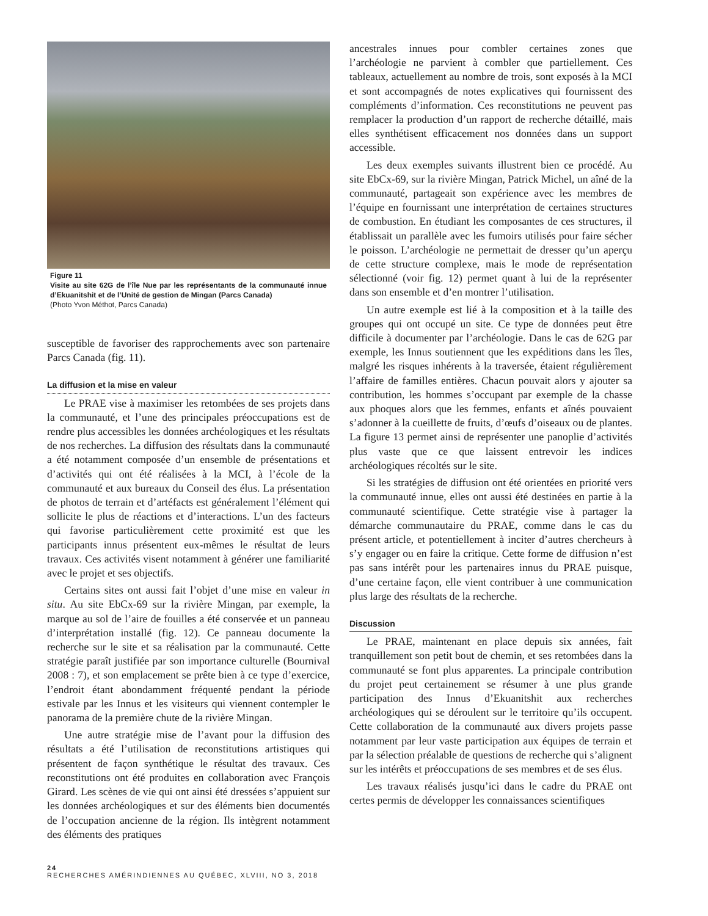Figure 11
Visite au site 62G de l’île Nue par les représentants de la communauté innue d’Ekuanitshit et de l’Unité de gestion de Mingan (Parcs Canada)
(Photo Yvon Méthot, Parcs Canada)
susceptible de favoriser des rapprochements avec son partenaire Parcs Canada (fig. 11).
La diffusion et la mise en valeur
Le PRAE vise à maximiser les retombées de ses projets dans la communauté, et l’une des principales préoccupations est de rendre plus accessibles les données archéologiques et les résultats de nos recherches. La diffusion des résultats dans la communauté a été notamment composée d’un ensemble de présentations et d’activités qui ont été réalisées à la MCI, à l’école de la communauté et aux bureaux du Conseil des élus. La présentation de photos de terrain et d’artéfacts est généralement l’élément qui sollicite le plus de réactions et d’interactions. L’un des facteurs qui favorise particulièrement cette proximité est que les participants innus présentent eux-mêmes le résultat de leurs travaux. Ces activités visent notamment à générer une familiarité avec le projet et ses objectifs.
Certains sites ont aussi fait l’objet d’une mise en valeur in situ. Au site EbCx-69 sur la rivière Mingan, par exemple, la marque au sol de l’aire de fouilles a été conservée et un panneau d’interprétation installé (fig. 12). Ce panneau documente la recherche sur le site et sa réalisation par la communauté. Cette stratégie paraît justifiée par son importance culturelle (Bournival 2008 : 7), et son emplacement se prête bien à ce type d’exercice, l’endroit étant abondamment fréquenté pendant la période estivale par les Innus et les visiteurs qui viennent contempler le panorama de la première chute de la rivière Mingan.
Une autre stratégie mise de l’avant pour la diffusion des résultats a été l’utilisation de reconstitutions artistiques qui présentent de façon synthétique le résultat des travaux. Ces reconstitutions ont été produites en collaboration avec François Girard. Les scènes de vie qui ont ainsi été dressées s’appuient sur les données archéologiques et sur des éléments bien documentés de l’occupation ancienne de la région. Ils intègrent notamment des éléments des pratiques
ancestrales innues pour combler certaines zones que l’archéologie ne parvient à combler que partiellement. Ces tableaux, actuellement au nombre de trois, sont exposés à la MCI et sont accompagnés de notes explicatives qui fournissent des compléments d’information. Ces reconstitutions ne peuvent pas remplacer la production d’un rapport de recherche détaillé, mais elles synthétisent efficacement nos données dans un support accessible.
Les deux exemples suivants illustrent bien ce procédé. Au site EbCx-69, sur la rivière Mingan, Patrick Michel, un aîné de la communauté, partageait son expérience avec les membres de l’équipe en fournissant une interprétation de certaines structures de combustion. En étudiant les composantes de ces structures, il établissait un parallèle avec les fumoirs utilisés pour faire sécher le poisson. L’archéologie ne permettait de dresser qu’un aperçu de cette structure complexe, mais le mode de représentation sélectionné (voir fig. 12) permet quant à lui de la représenter dans son ensemble et d’en montrer l’utilisation.
Un autre exemple est lié à la composition et à la taille des groupes qui ont occupé un site. Ce type de données peut être difficile à documenter par l’archéologie. Dans le cas de 62G par exemple, les Innus soutiennent que les expéditions dans les îles, malgré les risques inhérents à la traversée, étaient régulièrement l’affaire de familles entières. Chacun pouvait alors y ajouter sa contribution, les hommes s’occupant par exemple de la chasse aux phoques alors que les femmes, enfants et aînés pouvaient s’adonner à la cueillette de fruits, d’œufs d’oiseaux ou de plantes. La figure 13 permet ainsi de représenter une panoplie d’activités plus vaste que ce que laissent entrevoir les indices archéologiques récoltés sur le site.
Si les stratégies de diffusion ont été orientées en priorité vers la communauté innue, elles ont aussi été destinées en partie à la communauté scientifique. Cette stratégie vise à partager la démarche communautaire du PRAE, comme dans le cas du présent article, et potentiellement à inciter d’autres chercheurs à s’y engager ou en faire la critique. Cette forme de diffusion n’est pas sans intérêt pour les partenaires innus du PRAE puisque, d’une certaine façon, elle vient contribuer à une communication plus large des résultats de la recherche.
Discussion
Le PRAE, maintenant en place depuis six années, fait tranquillement son petit bout de chemin, et ses retombées dans la communauté se font plus apparentes. La principale contribution du projet peut certainement se résumer à une plus grande participation des Innus d’Ekuanitshit aux recherches archéologiques qui se déroulent sur le territoire qu’ils occupent. Cette collaboration de la communauté aux divers projets passe notamment par leur vaste participation aux équipes de terrain et par la sélection préalable de questions de recherche qui s’alignent sur les intérêts et préoccupations de ses membres et de ses élus.
Les travaux réalisés jusqu’ici dans le cadre du PRAE ont certes permis de développer les connaissances scientifiques
24
RECHERCHES AMÉRINDIENNES AU QUÉBEC, XLVIII, NO 3, 2018